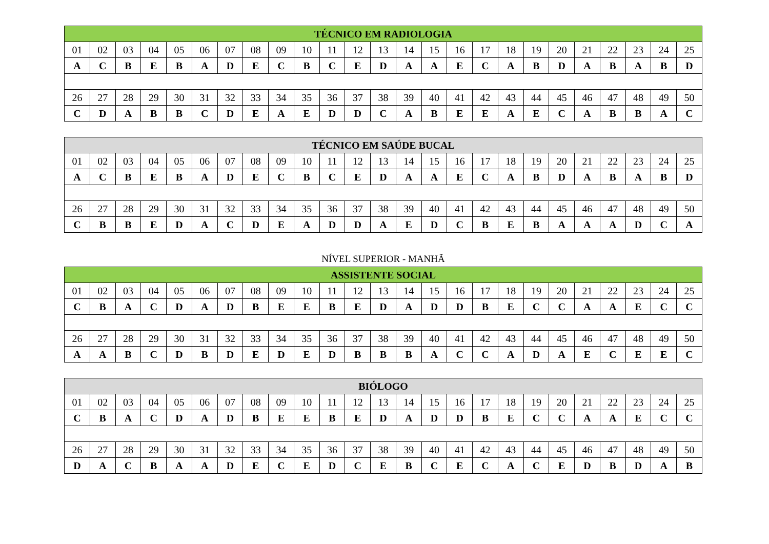| TÉCNICO EM RADIOLOGIA | | | | | | | | | | | | | | | | | | | | | | | | |
| --- | --- | --- | --- | --- | --- | --- | --- | --- | --- | --- | --- | --- | --- | --- | --- | --- | --- | --- | --- | --- | --- | --- | --- | --- |
| 01 | 02 | 03 | 04 | 05 | 06 | 07 | 08 | 09 | 10 | 11 | 12 | 13 | 14 | 15 | 16 | 17 | 18 | 19 | 20 | 21 | 22 | 23 | 24 | 25 |
| A | C | B | E | B | A | D | E | C | B | C | E | D | A | A | E | C | A | B | D | A | B | A | B | D |
| 26 | 27 | 28 | 29 | 30 | 31 | 32 | 33 | 34 | 35 | 36 | 37 | 38 | 39 | 40 | 41 | 42 | 43 | 44 | 45 | 46 | 47 | 48 | 49 | 50 |
| C | D | A | B | B | C | D | E | A | E | D | D | C | A | B | E | E | A | E | C | A | B | B | A | C |
| TÉCNICO EM SAÚDE BUCAL | | | | | | | | | | | | | | | | | | | | | | | | |
| --- | --- | --- | --- | --- | --- | --- | --- | --- | --- | --- | --- | --- | --- | --- | --- | --- | --- | --- | --- | --- | --- | --- | --- | --- |
| 01 | 02 | 03 | 04 | 05 | 06 | 07 | 08 | 09 | 10 | 11 | 12 | 13 | 14 | 15 | 16 | 17 | 18 | 19 | 20 | 21 | 22 | 23 | 24 | 25 |
| A | C | B | E | B | A | D | E | C | B | C | E | D | A | A | E | C | A | B | D | A | B | A | B | D |
| 26 | 27 | 28 | 29 | 30 | 31 | 32 | 33 | 34 | 35 | 36 | 37 | 38 | 39 | 40 | 41 | 42 | 43 | 44 | 45 | 46 | 47 | 48 | 49 | 50 |
| C | B | B | E | D | A | C | D | E | A | D | D | A | E | D | C | B | E | B | A | A | A | D | C | A |
NÍVEL SUPERIOR - MANHÃ
| ASSISTENTE SOCIAL | | | | | | | | | | | | | | | | | | | | | | | | |
| --- | --- | --- | --- | --- | --- | --- | --- | --- | --- | --- | --- | --- | --- | --- | --- | --- | --- | --- | --- | --- | --- | --- | --- | --- |
| 01 | 02 | 03 | 04 | 05 | 06 | 07 | 08 | 09 | 10 | 11 | 12 | 13 | 14 | 15 | 16 | 17 | 18 | 19 | 20 | 21 | 22 | 23 | 24 | 25 |
| C | B | A | C | D | A | D | B | E | E | B | E | D | A | D | D | B | E | C | C | A | A | E | C | C |
| 26 | 27 | 28 | 29 | 30 | 31 | 32 | 33 | 34 | 35 | 36 | 37 | 38 | 39 | 40 | 41 | 42 | 43 | 44 | 45 | 46 | 47 | 48 | 49 | 50 |
| A | A | B | C | D | B | D | E | D | E | D | B | B | B | A | C | C | A | D | A | E | C | E | E | C |
| BIÓLOGO | | | | | | | | | | | | | | | | | | | | | | | | |
| --- | --- | --- | --- | --- | --- | --- | --- | --- | --- | --- | --- | --- | --- | --- | --- | --- | --- | --- | --- | --- | --- | --- | --- | --- |
| 01 | 02 | 03 | 04 | 05 | 06 | 07 | 08 | 09 | 10 | 11 | 12 | 13 | 14 | 15 | 16 | 17 | 18 | 19 | 20 | 21 | 22 | 23 | 24 | 25 |
| C | B | A | C | D | A | D | B | E | E | B | E | D | A | D | D | B | E | C | C | A | A | E | C | C |
| 26 | 27 | 28 | 29 | 30 | 31 | 32 | 33 | 34 | 35 | 36 | 37 | 38 | 39 | 40 | 41 | 42 | 43 | 44 | 45 | 46 | 47 | 48 | 49 | 50 |
| D | A | C | B | A | A | D | E | C | E | D | C | E | B | C | E | C | A | C | E | D | B | D | A | B |